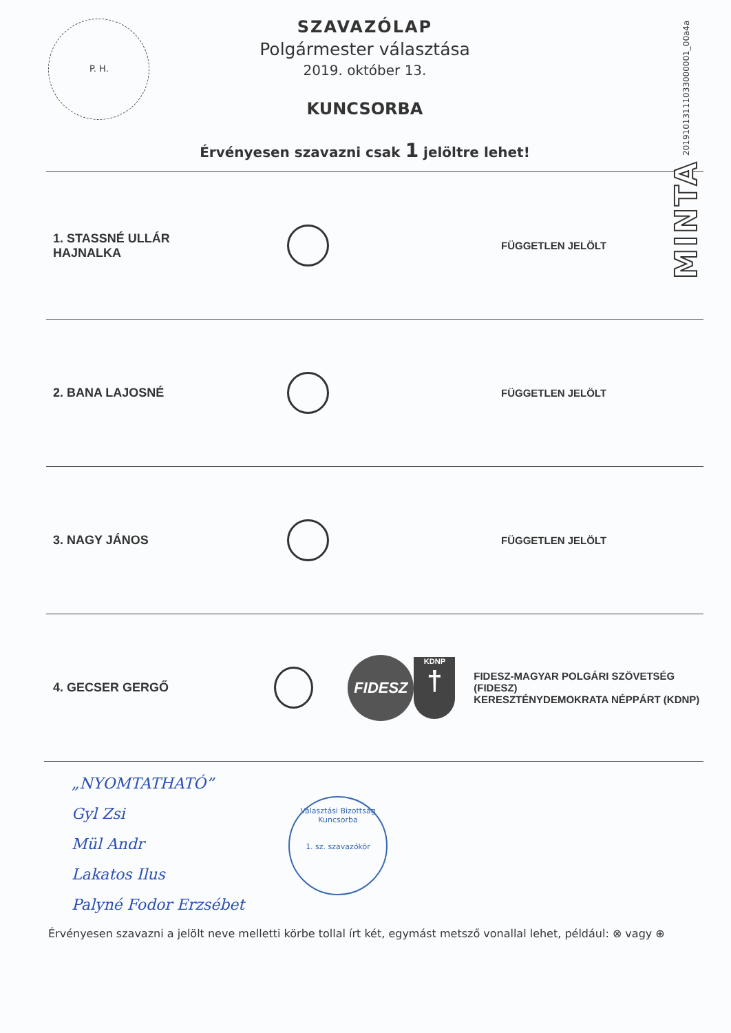P. H.
MINTA 20191013111033000001_00a4a
SZAVAZÓLAP
Polgármester választása
2019. október 13.
KUNCSORBA
Érvényesen szavazni csak 1 jelöltre lehet!
1. STASSNÉ ULLÁR HAJNALKA
FÜGGETLEN JELÖLT
2. BANA LAJOSNÉ
FÜGGETLEN JELÖLT
3. NAGY JÁNOS
FÜGGETLEN JELÖLT
4. GECSER GERGŐ
FIDESZ
KDNP
†
FIDESZ-MAGYAR POLGÁRI SZÖVETSÉG (FIDESZ)
KERESZTÉNYDEMOKRATA NÉPPÁRT (KDNP)
„NYOMTATHATÓ”
Gyl Zsi
Mül Andr
Lakatos Ilus
Palyné Fodor Erzsébet
Választási Bizottság
Kuncsorba
1. sz. szavazókör
Érvényesen szavazni a jelölt neve melletti körbe tollal írt két, egymást metsző vonallal lehet, például: ⊗ vagy ⊕